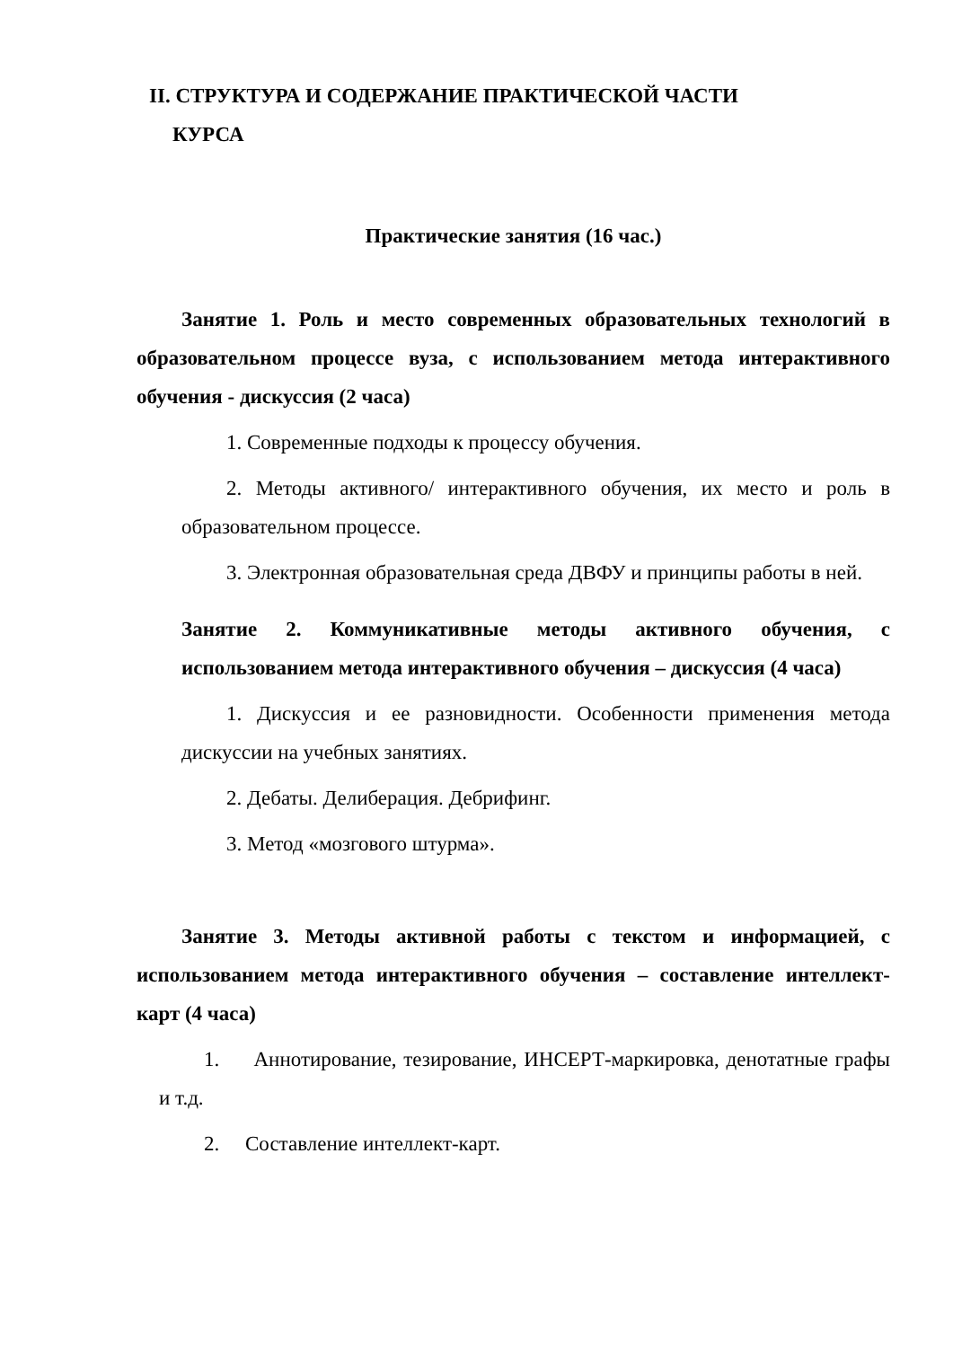II. СТРУКТУРА И СОДЕРЖАНИЕ ПРАКТИЧЕСКОЙ ЧАСТИ
КУРСА
Практические занятия (16 час.)
Занятие 1. Роль и место современных образовательных технологий в образовательном процессе вуза, с использованием метода интерактивного обучения - дискуссия (2 часа)
1. Современные подходы к процессу обучения.
2. Методы активного/ интерактивного обучения, их место и роль в образовательном процессе.
3. Электронная образовательная среда ДВФУ и принципы работы в ней.
Занятие 2. Коммуникативные методы активного обучения, с использованием метода интерактивного обучения – дискуссия (4 часа)
1. Дискуссия и ее разновидности. Особенности применения метода дискуссии на учебных занятиях.
2. Дебаты. Делиберация. Дебрифинг.
3. Метод «мозгового штурма».
Занятие 3. Методы активной работы с текстом и информацией, с использованием метода интерактивного обучения – составление интеллект-карт (4 часа)
1. Аннотирование, тезирование, ИНСЕРТ-маркировка, денотатные графы и т.д.
2. Составление интеллект-карт.